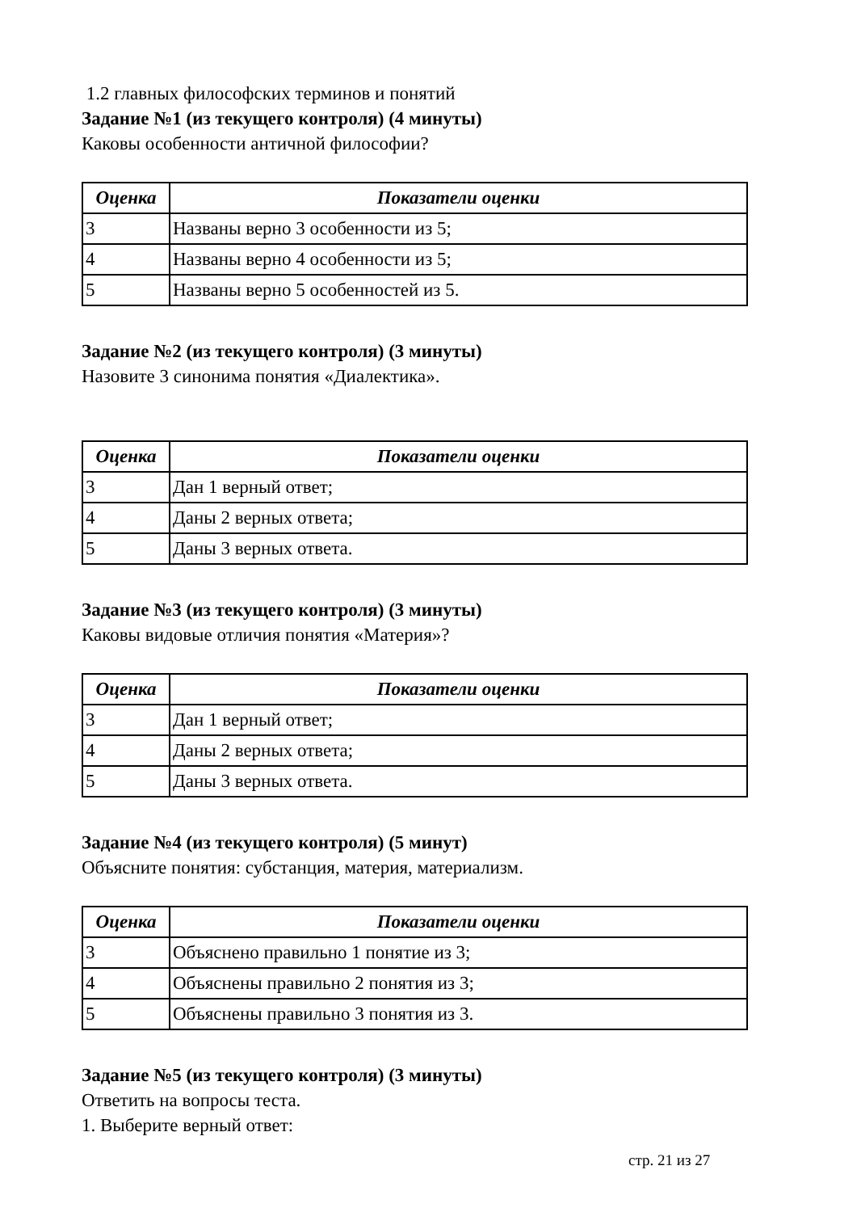1.2 главных философских терминов и понятий
Задание №1 (из текущего контроля) (4 минуты)
Каковы особенности античной философии?
| Оценка | Показатели оценки |
| --- | --- |
| 3 | Названы верно 3 особенности из 5; |
| 4 | Названы верно 4 особенности из 5; |
| 5 | Названы верно 5 особенностей из 5. |
Задание №2 (из текущего контроля) (3 минуты)
Назовите 3 синонима понятия «Диалектика».
| Оценка | Показатели оценки |
| --- | --- |
| 3 | Дан 1 верный ответ; |
| 4 | Даны 2 верных ответа; |
| 5 | Даны 3 верных ответа. |
Задание №3 (из текущего контроля) (3 минуты)
Каковы видовые отличия понятия «Материя»?
| Оценка | Показатели оценки |
| --- | --- |
| 3 | Дан 1 верный ответ; |
| 4 | Даны 2 верных ответа; |
| 5 | Даны 3 верных ответа. |
Задание №4 (из текущего контроля) (5 минут)
Объясните понятия: субстанция, материя, материализм.
| Оценка | Показатели оценки |
| --- | --- |
| 3 | Объяснено правильно 1 понятие из 3; |
| 4 | Объяснены правильно 2 понятия из 3; |
| 5 | Объяснены правильно 3 понятия из 3. |
Задание №5 (из текущего контроля) (3 минуты)
Ответить на вопросы теста.
1. Выберите верный ответ:
стр. 21 из 27